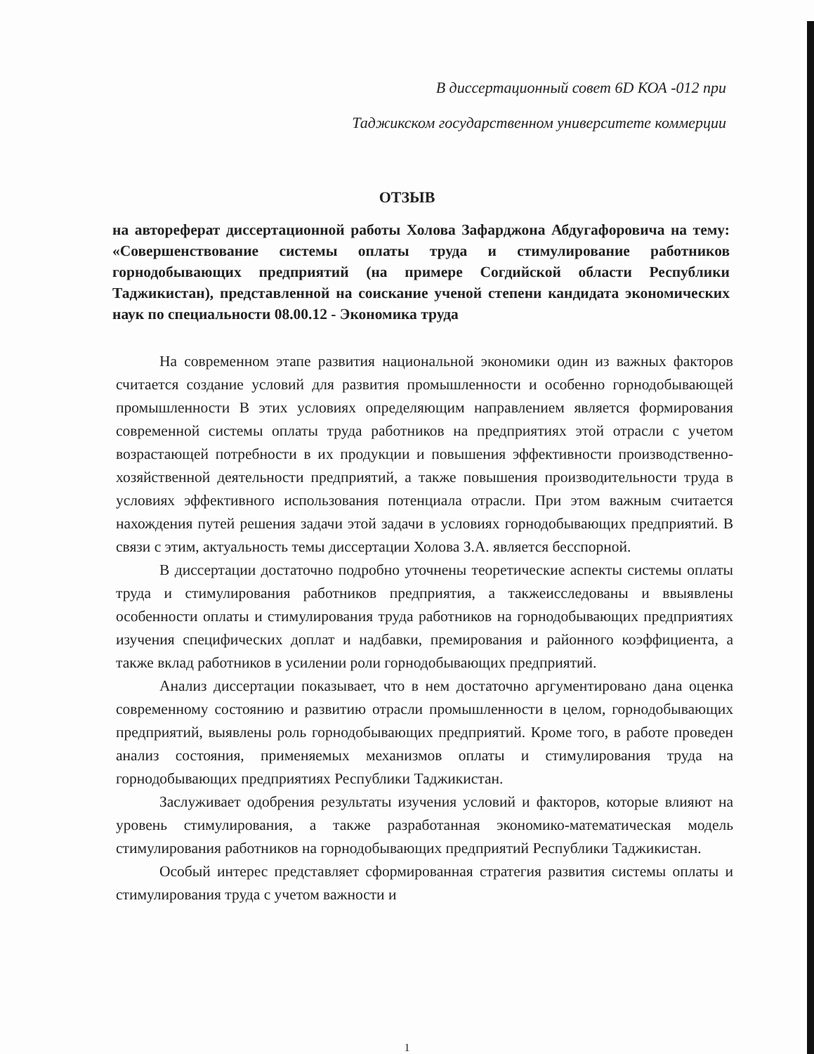В диссертационный совет 6D КОА -012 при
Таджикском государственном университете коммерции
ОТЗЫВ
на автореферат диссертационной работы Холова Зафарджона Абдугафоровича на тему: «Совершенствование системы оплаты труда и стимулирование работников горнодобывающих предприятий (на примере Согдийской области Республики Таджикистан), представленной на соискание ученой степени кандидата экономических наук по специальности 08.00.12 - Экономика труда
На современном этапе развития национальной экономики один из важных факторов считается создание условий для развития промышленности и особенно горнодобывающей промышленности В этих условиях определяющим направлением является формирования современной системы оплаты труда работников на предприятиях этой отрасли с учетом возрастающей потребности в их продукции и повышения эффективности производственно-хозяйственной деятельности предприятий, а также повышения производительности труда в условиях эффективного использования потенциала отрасли. При этом важным считается нахождения путей решения задачи этой задачи в условиях горнодобывающих предприятий. В связи с этим, актуальность темы диссертации Холова З.А. является бесспорной.
В диссертации достаточно подробно уточнены теоретические аспекты системы оплаты труда и стимулирования работников предприятия, а такжеисследованы и ввыявлены особенности оплаты и стимулирования труда работников на горнодобывающих предприятиях изучения специфических доплат и надбавки, премирования и районного коэффициента, а также вклад работников в усилении роли горнодобывающих предприятий.
Анализ диссертации показывает, что в нем достаточно аргументировано дана оценка современному состоянию и развитию отрасли промышленности в целом, горнодобывающих предприятий, выявлены роль горнодобывающих предприятий. Кроме того, в работе проведен анализ состояния, применяемых механизмов оплаты и стимулирования труда на горнодобывающих предприятиях Республики Таджикистан.
Заслуживает одобрения результаты изучения условий и факторов, которые влияют на уровень стимулирования, а также разработанная экономико-математическая модель стимулирования работников на горнодобывающих предприятий Республики Таджикистан.
Особый интерес представляет сформированная стратегия развития системы оплаты и стимулирования труда с учетом важности и
1